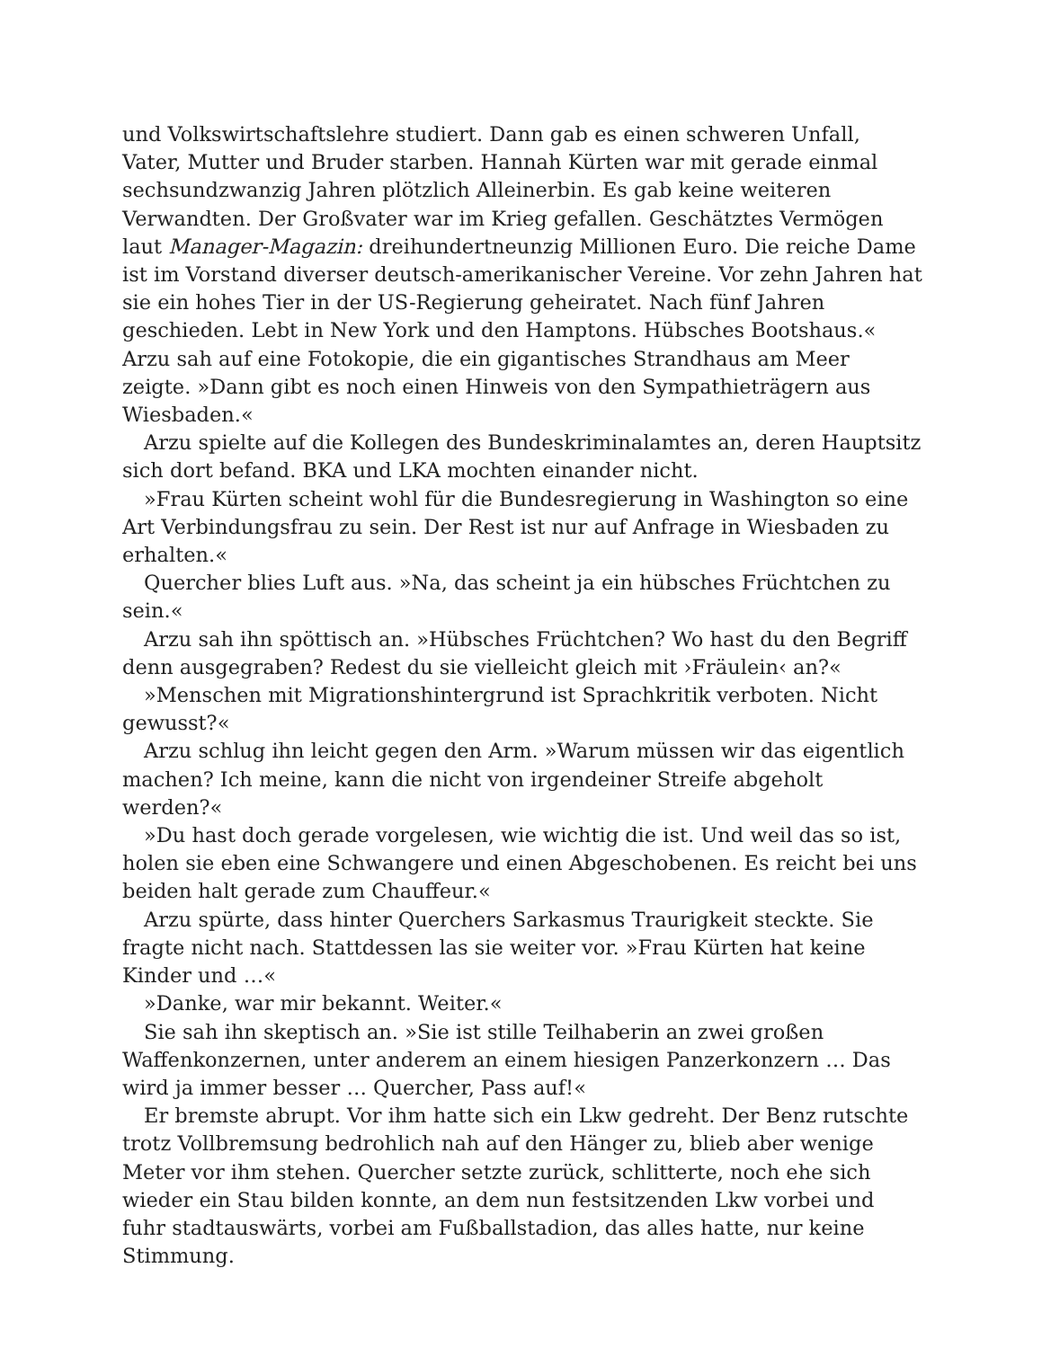und Volkswirtschaftslehre studiert. Dann gab es einen schweren Unfall, Vater, Mutter und Bruder starben. Hannah Kürten war mit gerade einmal sechsundzwanzig Jahren plötzlich Alleinerbin. Es gab keine weiteren Verwandten. Der Großvater war im Krieg gefallen. Geschätztes Vermögen laut Manager-Magazin: dreihundertneunzig Millionen Euro. Die reiche Dame ist im Vorstand diverser deutsch-amerikanischer Vereine. Vor zehn Jahren hat sie ein hohes Tier in der US-Regierung geheiratet. Nach fünf Jahren geschieden. Lebt in New York und den Hamptons. Hübsches Bootshaus.« Arzu sah auf eine Fotokopie, die ein gigantisches Strandhaus am Meer zeigte. »Dann gibt es noch einen Hinweis von den Sympathieträgern aus Wiesbaden.«
Arzu spielte auf die Kollegen des Bundeskriminalamtes an, deren Hauptsitz sich dort befand. BKA und LKA mochten einander nicht.
»Frau Kürten scheint wohl für die Bundesregierung in Washington so eine Art Verbindungsfrau zu sein. Der Rest ist nur auf Anfrage in Wiesbaden zu erhalten.«
Quercher blies Luft aus. »Na, das scheint ja ein hübsches Früchtchen zu sein.«
Arzu sah ihn spöttisch an. »Hübsches Früchtchen? Wo hast du den Begriff denn ausgegraben? Redest du sie vielleicht gleich mit ›Fräulein‹ an?«
»Menschen mit Migrationshintergrund ist Sprachkritik verboten. Nicht gewusst?«
Arzu schlug ihn leicht gegen den Arm. »Warum müssen wir das eigentlich machen? Ich meine, kann die nicht von irgendeiner Streife abgeholt werden?«
»Du hast doch gerade vorgelesen, wie wichtig die ist. Und weil das so ist, holen sie eben eine Schwangere und einen Abgeschobenen. Es reicht bei uns beiden halt gerade zum Chauffeur.«
Arzu spürte, dass hinter Querchers Sarkasmus Traurigkeit steckte. Sie fragte nicht nach. Stattdessen las sie weiter vor. »Frau Kürten hat keine Kinder und …«
»Danke, war mir bekannt. Weiter.«
Sie sah ihn skeptisch an. »Sie ist stille Teilhaberin an zwei großen Waffenkonzernen, unter anderem an einem hiesigen Panzerkonzern … Das wird ja immer besser … Quercher, Pass auf!«
Er bremste abrupt. Vor ihm hatte sich ein Lkw gedreht. Der Benz rutschte trotz Vollbremsung bedrohlich nah auf den Hänger zu, blieb aber wenige Meter vor ihm stehen. Quercher setzte zurück, schlitterte, noch ehe sich wieder ein Stau bilden konnte, an dem nun festsitzenden Lkw vorbei und fuhr stadtauswärts, vorbei am Fußballstadion, das alles hatte, nur keine Stimmung.